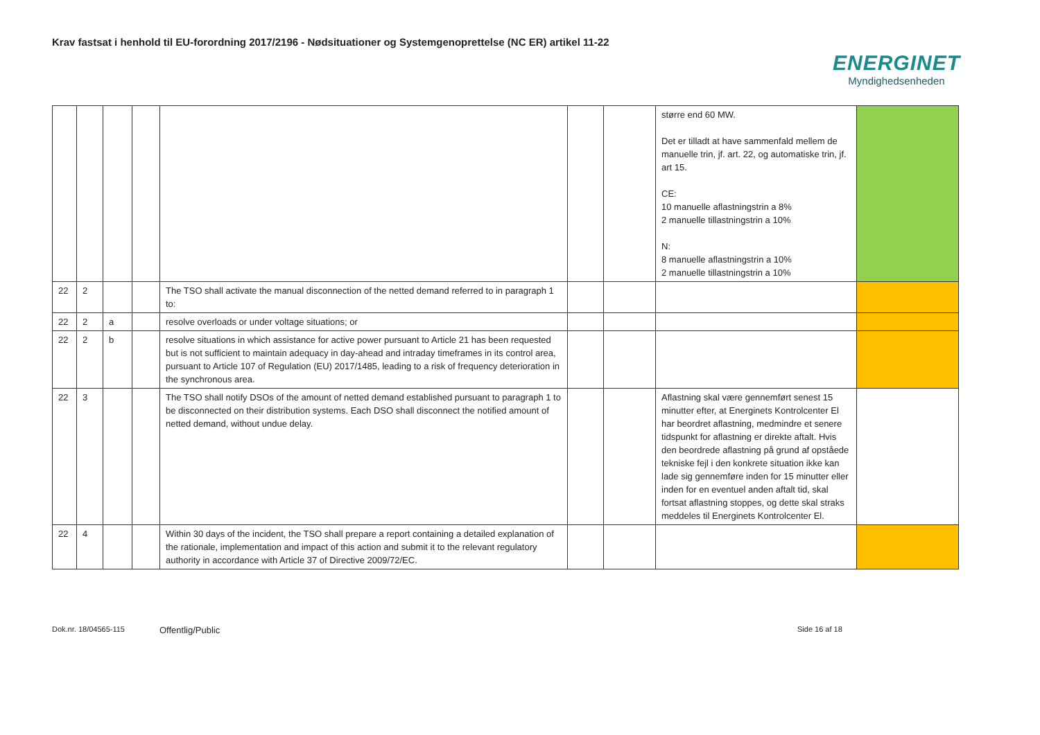Krav fastsat i henhold til EU-forordning 2017/2196 - Nødsituationer og Systemgenoprettelse (NC ER) artikel 11-22
ENERGINET
Myndighedsenheden
| | | | | | | | større end 60 MW. Det er tilladt at have sammenfald mellem de manuelle trin, jf. art. 22, og automatiske trin, jf. art 15. CE: 10 manuelle aflastningstrin a 8% 2 manuelle tillastningstrin a 10% N: 8 manuelle aflastningstrin a 10% 2 manuelle tillastningstrin a 10% | |
| 22 | 2 | | | The TSO shall activate the manual disconnection of the netted demand referred to in paragraph 1 to: | | | | |
| 22 | 2 | a | | resolve overloads or under voltage situations; or | | | | |
| 22 | 2 | b | | resolve situations in which assistance for active power pursuant to Article 21 has been requested but is not sufficient to maintain adequacy in day-ahead and intraday timeframes in its control area, pursuant to Article 107 of Regulation (EU) 2017/1485, leading to a risk of frequency deterioration in the synchronous area. | | | | |
| 22 | 3 | | | The TSO shall notify DSOs of the amount of netted demand established pursuant to paragraph 1 to be disconnected on their distribution systems. Each DSO shall disconnect the notified amount of netted demand, without undue delay. | | | Aflastning skal være gennemført senest 15 minutter efter, at Energinets Kontrolcenter El har beordret aflastning, medmindre et senere tidspunkt for aflastning er direkte aftalt. Hvis den beordrede aflastning på grund af opståede tekniske fejl i den konkrete situation ikke kan lade sig gennemføre inden for 15 minutter eller inden for en eventuel anden aftalt tid, skal fortsat aflastning stoppes, og dette skal straks meddeles til Energinets Kontrolcenter El. | |
| 22 | 4 | | | Within 30 days of the incident, the TSO shall prepare a report containing a detailed explanation of the rationale, implementation and impact of this action and submit it to the relevant regulatory authority in accordance with Article 37 of Directive 2009/72/EC. | | | | |
Dok.nr. 18/04565-115 Offentlig/Public Side 16 af 18